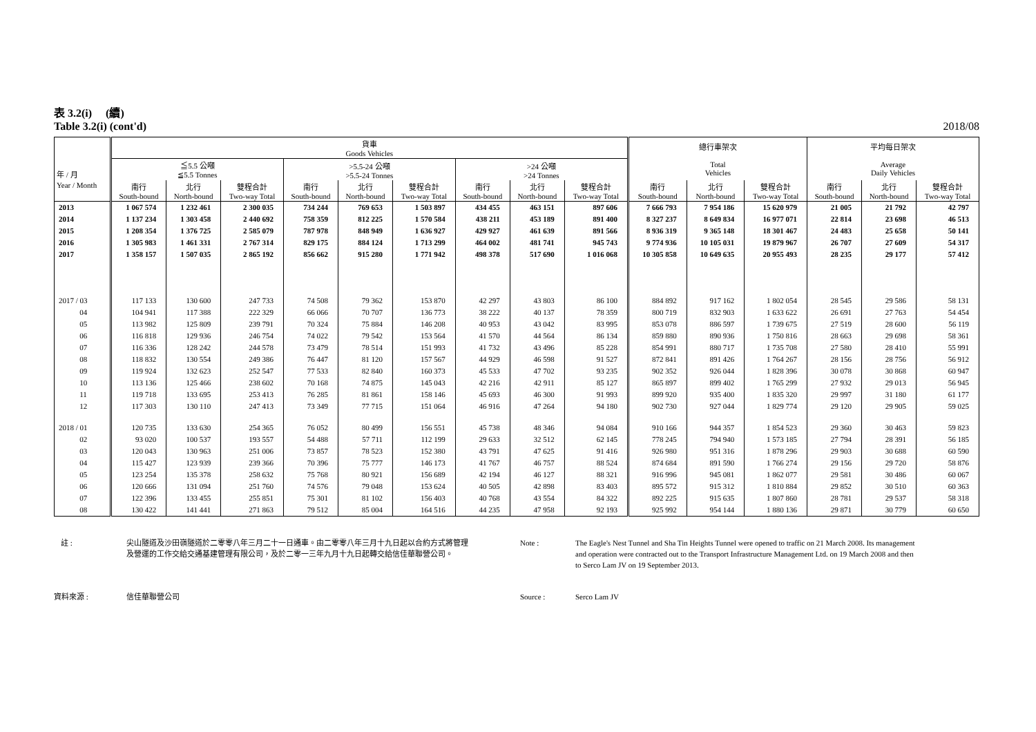表 3.2(i) (續)
Table 3.2(i) (cont'd) 2018/08
| 年 / 月 | 貨車 Goods Vehicles | | | | | | | | | 總行車架次 Total Vehicles | | | 平均每日架次 Average Daily Vehicles | | |
| --- | --- | --- | --- | --- | --- | --- | --- | --- | --- | --- | --- | --- | --- | --- | --- |
| | ≦5.5 公噸 ≦5.5 Tonnes | | | >5.5-24 公噸 >5.5-24 Tonnes | | | >24 公噸 >24 Tonnes | | | | | | | | |
| Year / Month | 南行 South-bound | 北行 North-bound | 雙程合計 Two-way Total | 南行 South-bound | 北行 North-bound | 雙程合計 Two-way Total | 南行 South-bound | 北行 North-bound | 雙程合計 Two-way Total | 南行 South-bound | 北行 North-bound | 雙程合計 Two-way Total | 南行 South-bound | 北行 North-bound | 雙程合計 Two-way Total |
| 2013 | 1 067 574 | 1 232 461 | 2 300 035 | 734 244 | 769 653 | 1 503 897 | 434 455 | 463 151 | 897 606 | 7 666 793 | 7 954 186 | 15 620 979 | 21 005 | 21 792 | 42 797 |
| 2014 | 1 137 234 | 1 303 458 | 2 440 692 | 758 359 | 812 225 | 1 570 584 | 438 211 | 453 189 | 891 400 | 8 327 237 | 8 649 834 | 16 977 071 | 22 814 | 23 698 | 46 513 |
| 2015 | 1 208 354 | 1 376 725 | 2 585 079 | 787 978 | 848 949 | 1 636 927 | 429 927 | 461 639 | 891 566 | 8 936 319 | 9 365 148 | 18 301 467 | 24 483 | 25 658 | 50 141 |
| 2016 | 1 305 983 | 1 461 331 | 2 767 314 | 829 175 | 884 124 | 1 713 299 | 464 002 | 481 741 | 945 743 | 9 774 936 | 10 105 031 | 19 879 967 | 26 707 | 27 609 | 54 317 |
| 2017 | 1 358 157 | 1 507 035 | 2 865 192 | 856 662 | 915 280 | 1 771 942 | 498 378 | 517 690 | 1 016 068 | 10 305 858 | 10 649 635 | 20 955 493 | 28 235 | 29 177 | 57 412 |
| 2017 / 03 | 117 133 | 130 600 | 247 733 | 74 508 | 79 362 | 153 870 | 42 297 | 43 803 | 86 100 | 884 892 | 917 162 | 1 802 054 | 28 545 | 29 586 | 58 131 |
| 04 | 104 941 | 117 388 | 222 329 | 66 066 | 70 707 | 136 773 | 38 222 | 40 137 | 78 359 | 800 719 | 832 903 | 1 633 622 | 26 691 | 27 763 | 54 454 |
| 05 | 113 982 | 125 809 | 239 791 | 70 324 | 75 884 | 146 208 | 40 953 | 43 042 | 83 995 | 853 078 | 886 597 | 1 739 675 | 27 519 | 28 600 | 56 119 |
| 06 | 116 818 | 129 936 | 246 754 | 74 022 | 79 542 | 153 564 | 41 570 | 44 564 | 86 134 | 859 880 | 890 936 | 1 750 816 | 28 663 | 29 698 | 58 361 |
| 07 | 116 336 | 128 242 | 244 578 | 73 479 | 78 514 | 151 993 | 41 732 | 43 496 | 85 228 | 854 991 | 880 717 | 1 735 708 | 27 580 | 28 410 | 55 991 |
| 08 | 118 832 | 130 554 | 249 386 | 76 447 | 81 120 | 157 567 | 44 929 | 46 598 | 91 527 | 872 841 | 891 426 | 1 764 267 | 28 156 | 28 756 | 56 912 |
| 09 | 119 924 | 132 623 | 252 547 | 77 533 | 82 840 | 160 373 | 45 533 | 47 702 | 93 235 | 902 352 | 926 044 | 1 828 396 | 30 078 | 30 868 | 60 947 |
| 10 | 113 136 | 125 466 | 238 602 | 70 168 | 74 875 | 145 043 | 42 216 | 42 911 | 85 127 | 865 897 | 899 402 | 1 765 299 | 27 932 | 29 013 | 56 945 |
| 11 | 119 718 | 133 695 | 253 413 | 76 285 | 81 861 | 158 146 | 45 693 | 46 300 | 91 993 | 899 920 | 935 400 | 1 835 320 | 29 997 | 31 180 | 61 177 |
| 12 | 117 303 | 130 110 | 247 413 | 73 349 | 77 715 | 151 064 | 46 916 | 47 264 | 94 180 | 902 730 | 927 044 | 1 829 774 | 29 120 | 29 905 | 59 025 |
| 2018 / 01 | 120 735 | 133 630 | 254 365 | 76 052 | 80 499 | 156 551 | 45 738 | 48 346 | 94 084 | 910 166 | 944 357 | 1 854 523 | 29 360 | 30 463 | 59 823 |
| 02 | 93 020 | 100 537 | 193 557 | 54 488 | 57 711 | 112 199 | 29 633 | 32 512 | 62 145 | 778 245 | 794 940 | 1 573 185 | 27 794 | 28 391 | 56 185 |
| 03 | 120 043 | 130 963 | 251 006 | 73 857 | 78 523 | 152 380 | 43 791 | 47 625 | 91 416 | 926 980 | 951 316 | 1 878 296 | 29 903 | 30 688 | 60 590 |
| 04 | 115 427 | 123 939 | 239 366 | 70 396 | 75 777 | 146 173 | 41 767 | 46 757 | 88 524 | 874 684 | 891 590 | 1 766 274 | 29 156 | 29 720 | 58 876 |
| 05 | 123 254 | 135 378 | 258 632 | 75 768 | 80 921 | 156 689 | 42 194 | 46 127 | 88 321 | 916 996 | 945 081 | 1 862 077 | 29 581 | 30 486 | 60 067 |
| 06 | 120 666 | 131 094 | 251 760 | 74 576 | 79 048 | 153 624 | 40 505 | 42 898 | 83 403 | 895 572 | 915 312 | 1 810 884 | 29 852 | 30 510 | 60 363 |
| 07 | 122 396 | 133 455 | 255 851 | 75 301 | 81 102 | 156 403 | 40 768 | 43 554 | 84 322 | 892 225 | 915 635 | 1 807 860 | 28 781 | 29 537 | 58 318 |
| 08 | 130 422 | 141 441 | 271 863 | 79 512 | 85 004 | 164 516 | 44 235 | 47 958 | 92 193 | 925 992 | 954 144 | 1 880 136 | 29 871 | 30 779 | 60 650 |
註 : 尖山隧道及沙田嶺隧道於二零零八年三月二十一日通車。由二零零八年三月十九日起以合約方式將管理及營運的工作交給交通基建管理有限公司，及於二零一三年九月十九日起轉交給信佳華聯營公司。
Note : The Eagle's Nest Tunnel and Sha Tin Heights Tunnel were opened to traffic on 21 March 2008. Its management and operation were contracted out to the Transport Infrastructure Management Ltd. on 19 March 2008 and then to Serco Lam JV on 19 September 2013.
資料來源 : 信佳華聯營公司 Source : Serco Lam JV